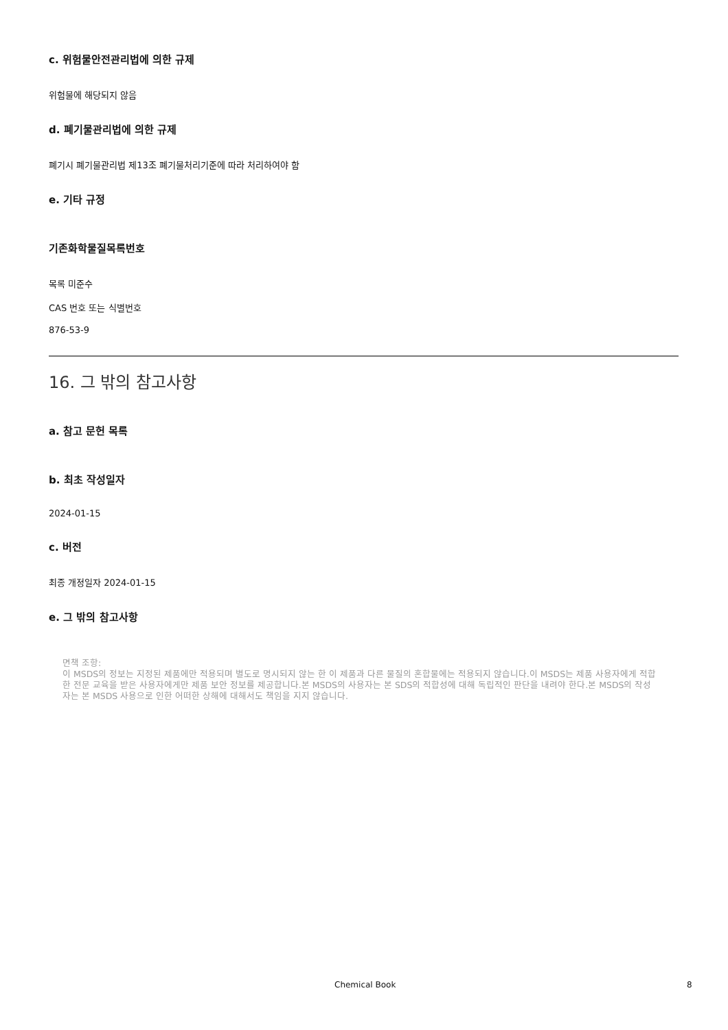c. 위험물안전관리법에 의한 규제
위험물에 해당되지 않음
d. 폐기물관리법에 의한 규제
폐기시 폐기물관리법 제13조 폐기물처리기준에 따라 처리하여야 함
e. 기타 규정
기존화학물질목록번호
목록 미준수
CAS 번호 또는 식별번호
876-53-9
16. 그 밖의 참고사항
a. 참고 문헌 목록
b. 최초 작성일자
2024-01-15
c. 버전
최종 개정일자 2024-01-15
e. 그 밖의 참고사항
면책 조항:
이 MSDS의 정보는 지정된 제품에만 적용되며 별도로 명시되지 않는 한 이 제품과 다른 물질의 혼합물에는 적용되지 않습니다.이 MSDS는 제품 사용자에게 적합한 전문 교육을 받은 사용자에게만 제품 보안 정보를 제공합니다.본 MSDS의 사용자는 본 SDS의 적합성에 대해 독립적인 판단을 내려야 한다.본 MSDS의 작성자는 본 MSDS 사용으로 인한 어떠한 상해에 대해서도 책임을 지지 않습니다.
Chemical Book 8